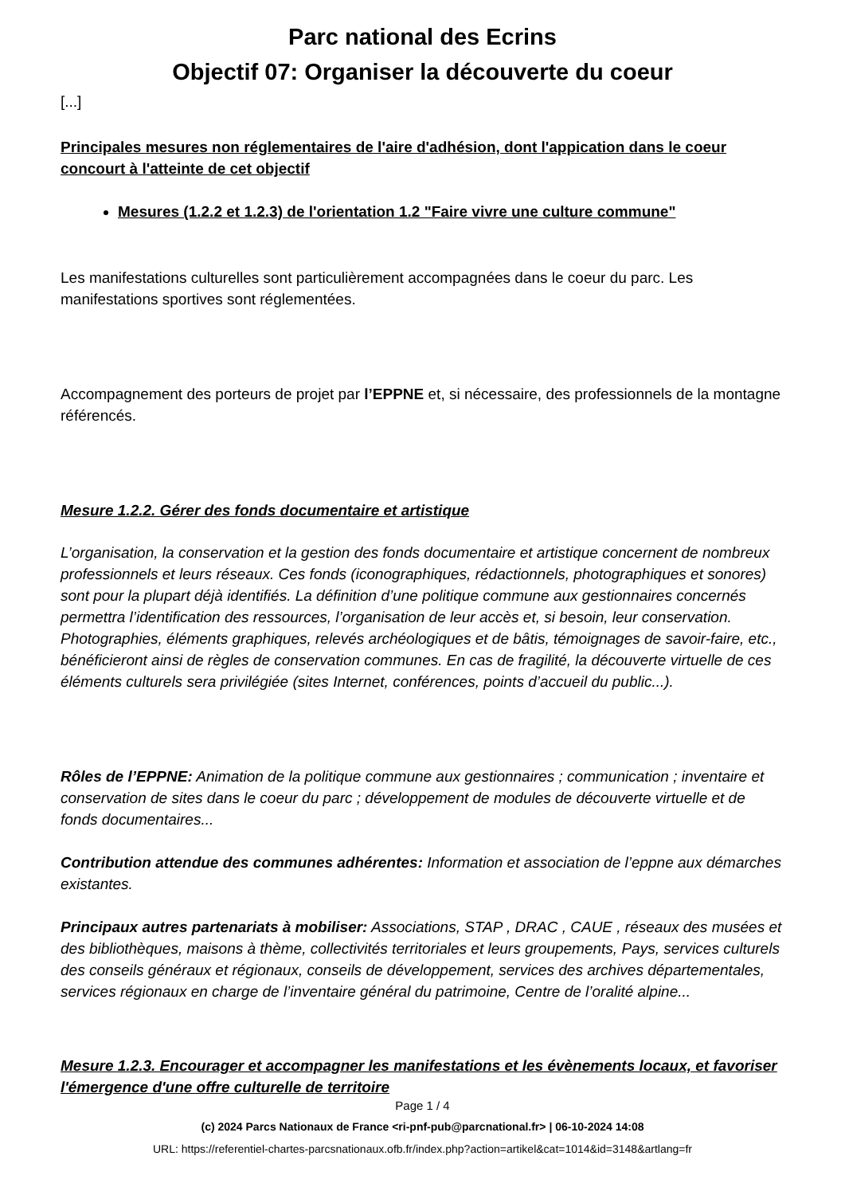Parc national des Ecrins
Objectif 07: Organiser la découverte du coeur
[...]
Principales mesures non réglementaires de l'aire d'adhésion, dont l'appication dans le coeur concourt à l'atteinte de cet objectif
Mesures (1.2.2 et 1.2.3) de l'orientation 1.2 "Faire vivre une culture commune"
Les manifestations culturelles sont particulièrement accompagnées dans le coeur du parc. Les manifestations sportives sont réglementées.
Accompagnement des porteurs de projet par l’EPPNE et, si nécessaire, des professionnels de la montagne référencés.
Mesure 1.2.2. Gérer des fonds documentaire et artistique
L’organisation, la conservation et la gestion des fonds documentaire et artistique concernent de nombreux professionnels et leurs réseaux. Ces fonds (iconographiques, rédactionnels, photographiques et sonores) sont pour la plupart déjà identifiés. La définition d’une politique commune aux gestionnaires concernés permettra l’identification des ressources, l’organisation de leur accès et, si besoin, leur conservation. Photographies, éléments graphiques, relevés archéologiques et de bâtis, témoignages de savoir-faire, etc., bénéficieront ainsi de règles de conservation communes. En cas de fragilité, la découverte virtuelle de ces éléments culturels sera privilégiée (sites Internet, conférences, points d’accueil du public...).
Rôles de l’EPPNE: Animation de la politique commune aux gestionnaires ; communication ; inventaire et conservation de sites dans le coeur du parc ; développement de modules de découverte virtuelle et de fonds documentaires...
Contribution attendue des communes adhérentes: Information et association de l’eppne aux démarches existantes.
Principaux autres partenariats à mobiliser: Associations, STAP , DRAC , CAUE , réseaux des musées et des bibliothèques, maisons à thème, collectivités territoriales et leurs groupements, Pays, services culturels des conseils généraux et régionaux, conseils de développement, services des archives départementales, services régionaux en charge de l’inventaire général du patrimoine, Centre de l’oralité alpine...
Mesure 1.2.3. Encourager et accompagner les manifestations et les évènements locaux, et favoriser l'émergence d'une offre culturelle de territoire
Page 1 / 4
(c) 2024 Parcs Nationaux de France <ri-pnf-pub@parcnational.fr> | 06-10-2024 14:08
URL: https://referentiel-chartes-parcsnationaux.ofb.fr/index.php?action=artikel&cat=1014&id=3148&artlang=fr